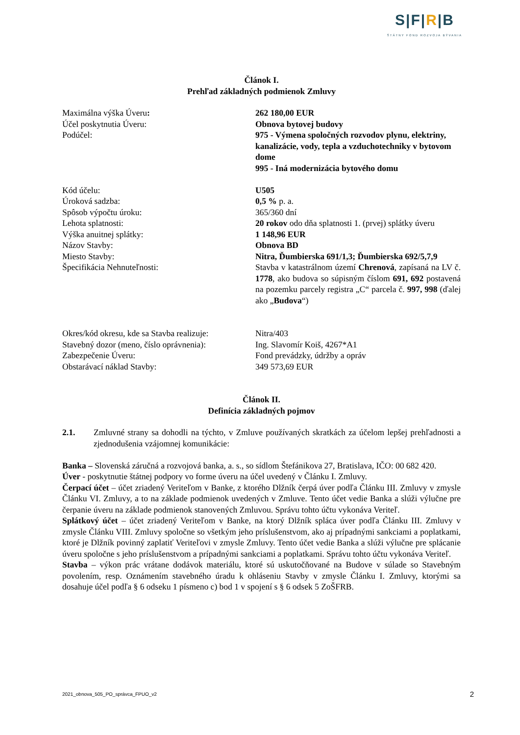S|F|R|B
ŠTÁTNY FOND ROZVOJA BÝVANIA
Článok I.
Prehľad základných podmienok Zmluvy
| Maximálna výška Úveru : | 262 180,00 EUR |
| Účel poskytnutia Úveru: | Obnova bytovej budovy |
| Podúčel: | 975 - Výmena spoločných rozvodov plynu, elektriny, kanalizácie, vody, tepla a vzduchotechniky v bytovom dome 995 - Iná modernizácia bytového domu |
| Kód účelu: | U505 |
| Úroková sadzba: | 0,5 % p. a. |
| Spôsob výpočtu úroku: | 365/360 dní |
| Lehota splatnosti: | 20 rokov odo dňa splatnosti 1. (prvej) splátky úveru |
| Výška anuitnej splátky: | 1 148,96 EUR |
| Názov Stavby: | Obnova BD |
| Miesto Stavby: | Nitra, Ďumbierska 691/1,3; Ďumbierska 692/5,7,9 |
| Špecifikácia Nehnuteľnosti: | Stavba v katastrálnom území Chrenová , zapísaná na LV č. 1778 , ako budova so súpisným číslom 691, 692 postavená na pozemku parcely registra „C“ parcela č. 997, 998 (ďalej ako „ Budova “) |
| Okres/kód okresu, kde sa Stavba realizuje: | Nitra/403 |
| Stavebný dozor (meno, číslo oprávnenia): | Ing. Slavomír Koiš, 4267*A1 |
| Zabezpečenie Úveru: | Fond prevádzky, údržby a opráv |
| Obstarávací náklad Stavby: | 349 573,69 EUR |
Článok II.
Definícia základných pojmov
| 2.1. | Zmluvné strany sa dohodli na týchto, v Zmluve používaných skratkách za účelom lepšej prehľadnosti a zjednodušenia vzájomnej komunikácie: |
Banka – Slovenská záručná a rozvojová banka, a. s., so sídlom Štefánikova 27, Bratislava, IČO: 00 682 420.
Úver - poskytnutie štátnej podpory vo forme úveru na účel uvedený v Článku I. Zmluvy.
Čerpací účet – účet zriadený Veriteľom v Banke, z ktorého Dlžník čerpá úver podľa Článku III. Zmluvy v zmysle Článku VI. Zmluvy, a to na základe podmienok uvedených v Zmluve. Tento účet vedie Banka a slúži výlučne pre čerpanie úveru na základe podmienok stanovených Zmluvou. Správu tohto účtu vykonáva Veriteľ.
Splátkový účet – účet zriadený Veriteľom v Banke, na ktorý Dlžník spláca úver podľa Článku III. Zmluvy v zmysle Článku VIII. Zmluvy spoločne so všetkým jeho príslušenstvom, ako aj prípadnými sankciami a poplatkami, ktoré je Dlžník povinný zaplatiť Veriteľovi v zmysle Zmluvy. Tento účet vedie Banka a slúži výlučne pre splácanie úveru spoločne s jeho príslušenstvom a prípadnými sankciami a poplatkami. Správu tohto účtu vykonáva Veriteľ.
Stavba – výkon prác vrátane dodávok materiálu, ktoré sú uskutočňované na Budove v súlade so Stavebným povolením, resp. Oznámením stavebného úradu k ohláseniu Stavby v zmysle Článku I. Zmluvy, ktorými sa dosahuje účel podľa § 6 odseku 1 písmeno c) bod 1 v spojení s § 6 odsek 5 ZoŠFRB.
2021_obnova_505_PO_správca_FPUO_v2 2